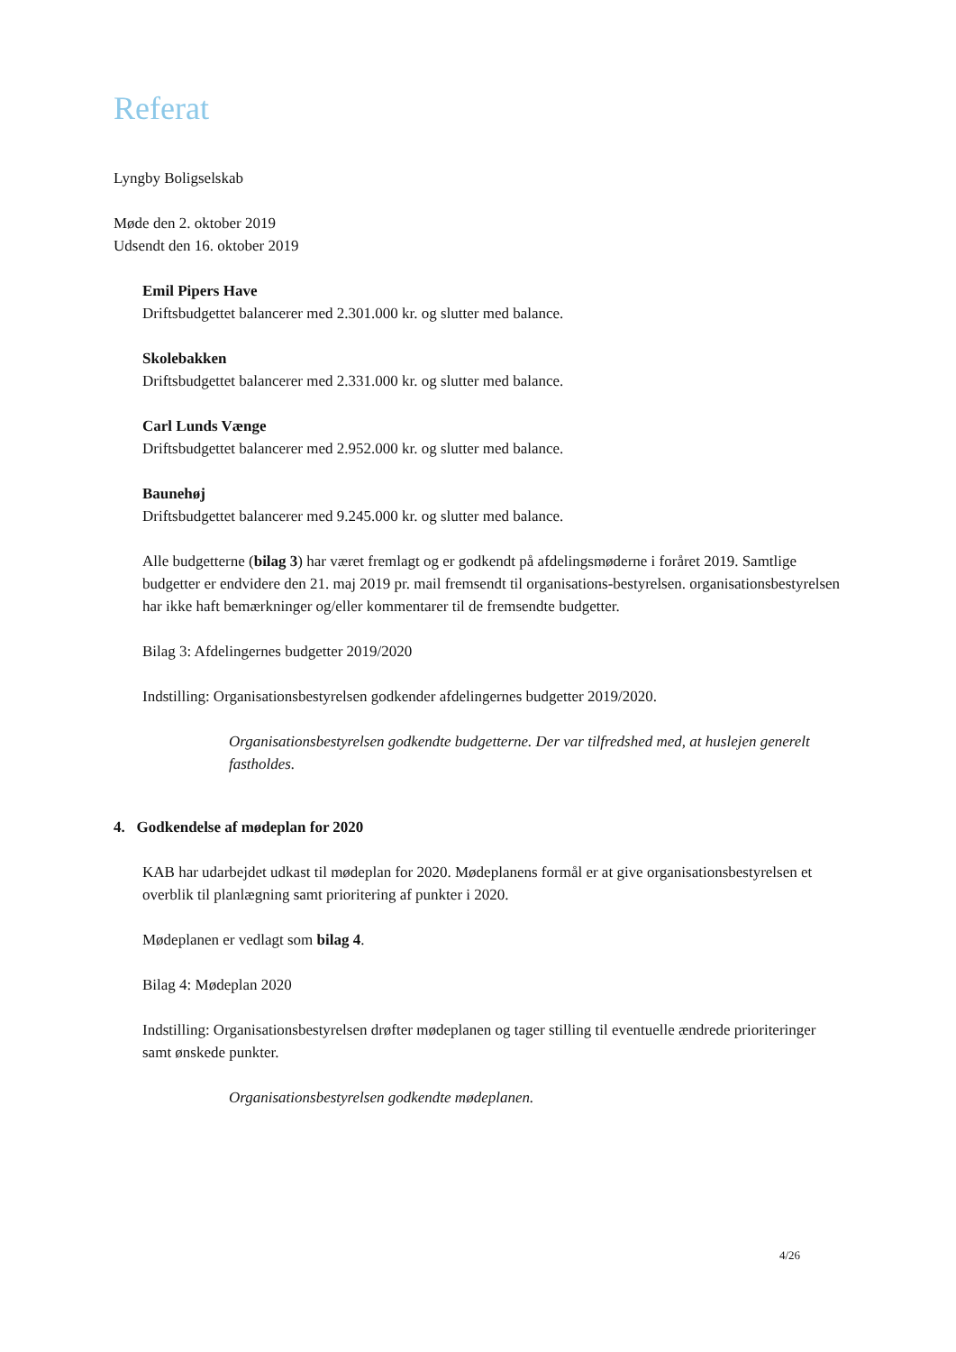Referat
Lyngby Boligselskab
Møde den 2. oktober 2019
Udsendt den 16. oktober 2019
Emil Pipers Have
Driftsbudgettet balancerer med 2.301.000 kr. og slutter med balance.
Skolebakken
Driftsbudgettet balancerer med 2.331.000 kr. og slutter med balance.
Carl Lunds Vænge
Driftsbudgettet balancerer med 2.952.000 kr. og slutter med balance.
Baunehøj
Driftsbudgettet balancerer med 9.245.000 kr. og slutter med balance.
Alle budgetterne (bilag 3) har været fremlagt og er godkendt på afdelingsmøderne i foråret 2019. Samtlige budgetter er endvidere den 21. maj 2019 pr. mail fremsendt til organisations-bestyrelsen. organisationsbestyrelsen har ikke haft bemærkninger og/eller kommentarer til de fremsendte budgetter.
Bilag 3: Afdelingernes budgetter 2019/2020
Indstilling: Organisationsbestyrelsen godkender afdelingernes budgetter 2019/2020.
Organisationsbestyrelsen godkendte budgetterne. Der var tilfredshed med, at huslejen generelt fastholdes.
4. Godkendelse af mødeplan for 2020
KAB har udarbejdet udkast til mødeplan for 2020. Mødeplanens formål er at give organisationsbestyrelsen et overblik til planlægning samt prioritering af punkter i 2020.
Mødeplanen er vedlagt som bilag 4.
Bilag 4: Mødeplan 2020
Indstilling: Organisationsbestyrelsen drøfter mødeplanen og tager stilling til eventuelle ændrede prioriteringer samt ønskede punkter.
Organisationsbestyrelsen godkendte mødeplanen.
4/26